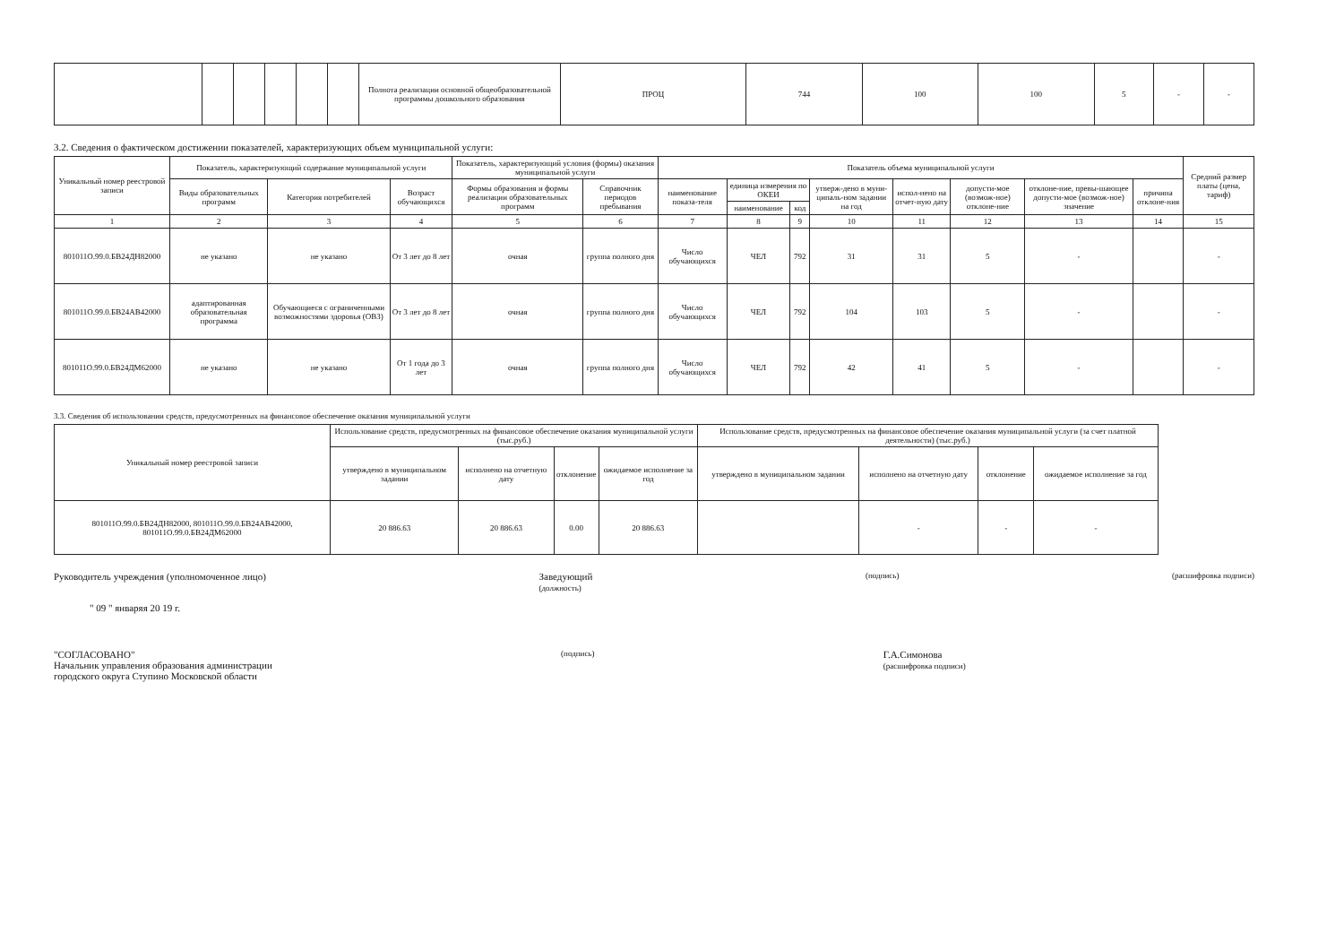| | | | | | | Полнота реализации основной общеобразовательной программы дошкольного образования | ПРОЦ | 744 | 100 | 100 | 5 | - | - |
3.2. Сведения о фактическом достижении показателей, характеризующих объем муниципальной услуги:
| Уникальный номер реестровой записи | Показатель, характеризующий содержание муниципальной услуги | | | Показатель, характеризующий условия (формы) оказания муниципальной услуги | | Показатель объема муниципальной услуги | | | | | | | | Средний размер платы (цена, тариф) |
| --- | --- | --- | --- | --- | --- | --- | --- | --- | --- | --- | --- | --- | --- | --- |
| | Виды образовательных программ | Категория потребителей | Возраст обучающихся | Формы образования и формы реализации образовательных программ | Справочник периодов пребывания | наименование показа-теля | единица измерения по ОКЕИ | | утверж-дено в муни-ципаль-ном задании на год | испол-нено на отчет-ную дату | допусти-мое (возмож-ное) отклоне-ние | отклоне-ние, превы-шающее допусти-мое (возмож-ное) значение | причина отклоне-ния | |
| | | | | | | | наименование | код | | | | | | |
| 1 | 2 | 3 | 4 | 5 | 6 | 7 | 8 | 9 | 10 | 11 | 12 | 13 | 14 | 15 |
| 801011О.99.0.БВ24ДН82000 | не указано | не указано | От 3 лет до 8 лет | очная | группа полного дня | Число обучающихся | ЧЕЛ | 792 | 31 | 31 | 5 | - | | - |
| 801011О.99.0.БВ24АВ42000 | адаптированная образовательная программа | Обучающиеся с ограниченными возможностями здоровья (ОВЗ) | От 3 лет до 8 лет | очная | группа полного дня | Число обучающихся | ЧЕЛ | 792 | 104 | 103 | 5 | - | | - |
| 801011О.99.0.БВ24ДМ62000 | не указано | не указано | От 1 года до 3 лет | очная | группа полного дня | Число обучающихся | ЧЕЛ | 792 | 42 | 41 | 5 | - | | - |
3.3. Сведения об использовании средств, предусмотренных на финансовое обеспечение оказания муниципальной услуги
| Уникальный номер реестровой записи | Использование средств, предусмотренных на финансовое обеспечение оказания муниципальной услуги (тыс.руб.) | | | | Использование средств, предусмотренных на финансовое обеспечение оказания муниципальной услуги (за счет платной деятельности) (тыс.руб.) | | | |
| --- | --- | --- | --- | --- | --- | --- | --- | --- |
| | утверждено в муниципальном задании | исполнено на отчетную дату | отклонение | ожидаемое исполнение за год | утверждено в муниципальном задании | исполнено на отчетную дату | отклонение | ожидаемое исполнение за год |
| 801011О.99.0.БВ24ДН82000, 801011О.99.0.БВ24АВ42000, 801011О.99.0.БВ24ДМ62000 | 20 886.63 | 20 886.63 | 0.00 | 20 886.63 | | - | - | - |
Руководитель учреждения (уполномоченное лицо) Заведующий
(должность) (подпись) (расшифровка подписи)
" 09 " январяя 20 19 г.
"СОГЛАСОВАНО"
Начальник управления образования администрации
городского округа Ступино Московской области (подпись) Г.А.Симонова
(расшифровка подписи)